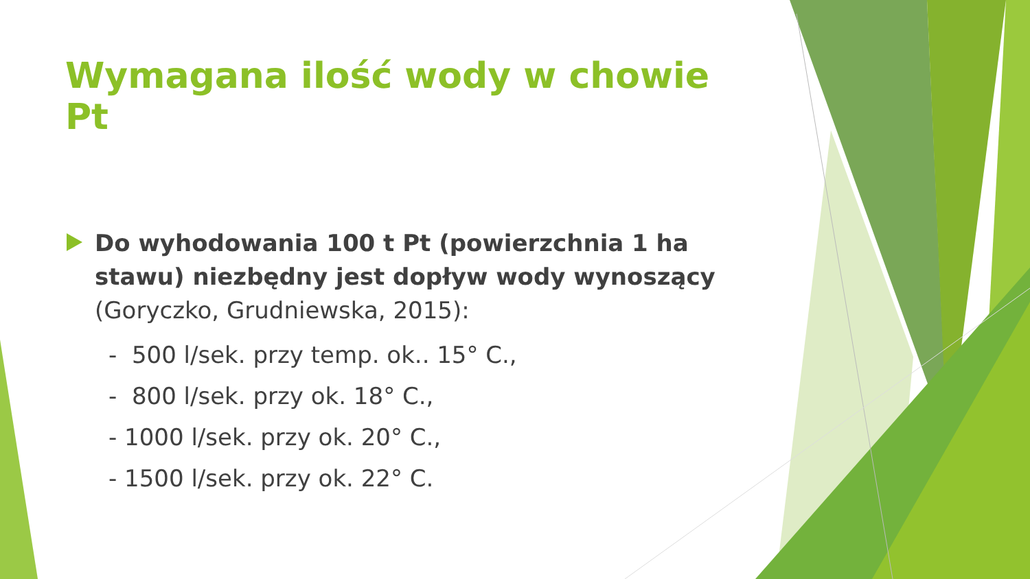Wymagana ilość wody w chowie Pt
Do wyhodowania 100 t Pt (powierzchnia 1 ha stawu) niezbędny jest dopływ wody wynoszący (Goryczko, Grudniewska, 2015):
- 500 l/sek. przy temp. ok.. 15° C.,
- 800 l/sek. przy ok. 18° C.,
- 1000 l/sek. przy ok. 20° C.,
- 1500 l/sek. przy ok. 22° C.